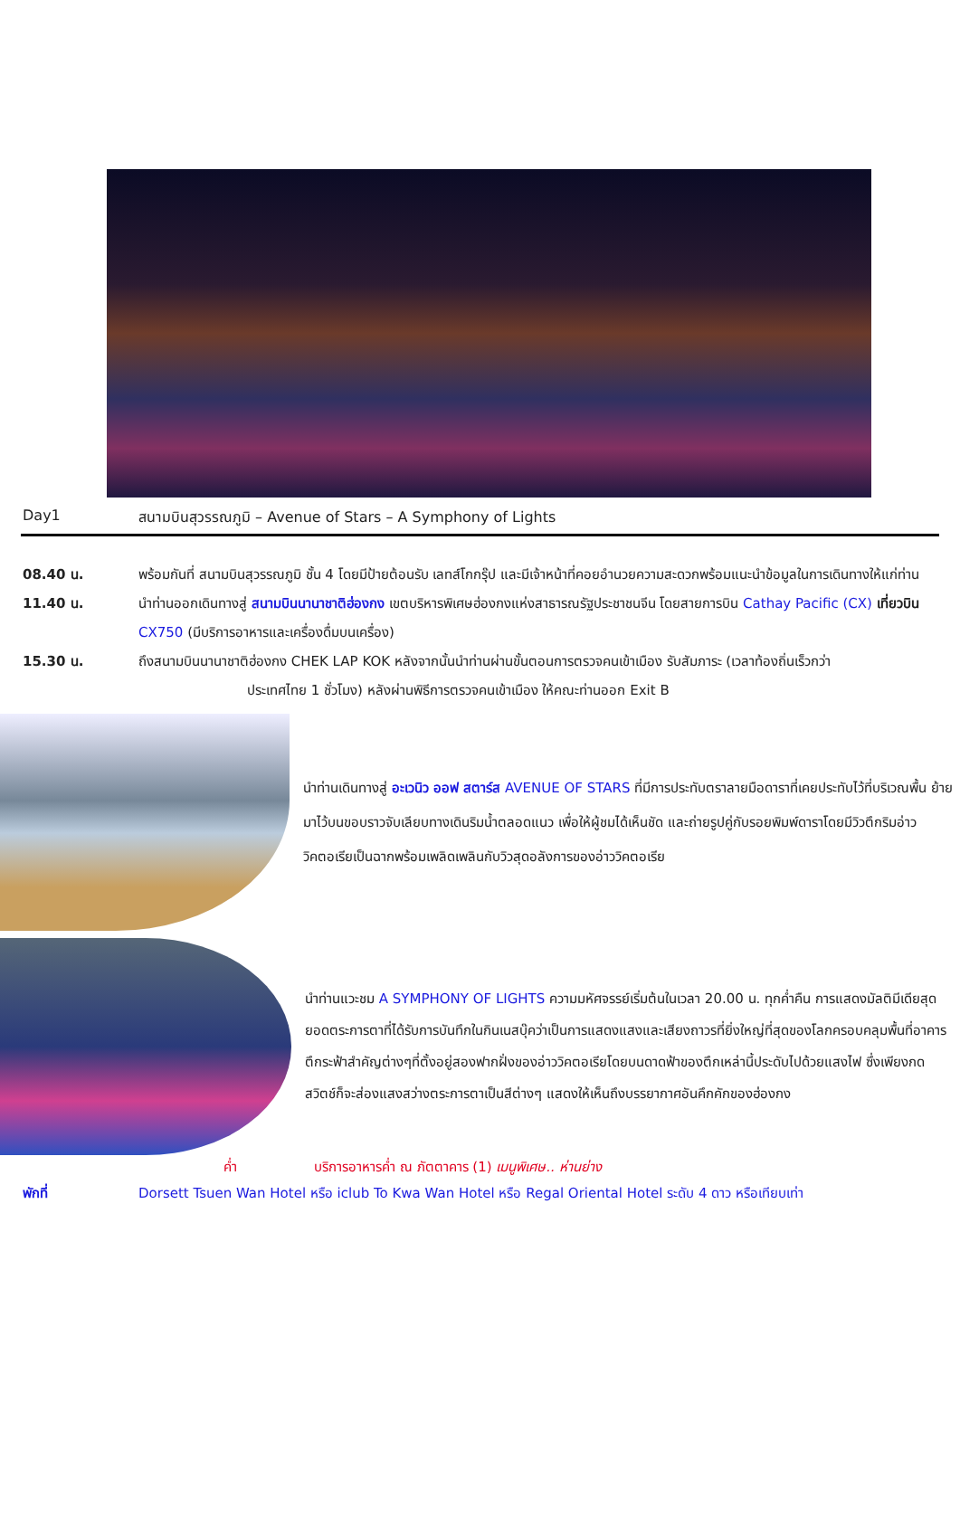Day1 สนามบินสุวรรณภูมิ – Avenue of Stars – A Symphony of Lights
08.40 น. พร้อมกันที่ สนามบินสุวรรณภูมิ ชั้น 4 โดยมีป้ายต้อนรับ เลทส์โกกรุ๊ป และมีเจ้าหน้าที่คอยอำนวยความสะดวกพร้อมแนะนำข้อมูลในการเดินทางให้แก่ท่าน
11.40 น. นำท่านออกเดินทางสู่ สนามบินนานาชาติฮ่องกง เขตบริหารพิเศษฮ่องกงแห่งสาธารณรัฐประชาชนจีน โดยสายการบิน Cathay Pacific (CX) เที่ยวบิน CX750 (มีบริการอาหารและเครื่องดื่มบนเครื่อง)
15.30 น. ถึงสนามบินนานาชาติฮ่องกง CHEK LAP KOK หลังจากนั้นนำท่านผ่านขั้นตอนการตรวจคนเข้าเมือง รับสัมภาระ (เวลาท้องถิ่นเร็วกว่า
ประเทศไทย 1 ชั่วโมง) หลังผ่านพิธีการตรวจคนเข้าเมือง ให้คณะท่านออก Exit B
นำท่านเดินทางสู่ อะเวนิว ออฟ สตาร์ส AVENUE OF STARS ที่มีการประทับตราลายมือดาราที่เคยประทับไว้ที่บริเวณพื้น ย้ายมาไว้บนขอบราวจับเลียบทางเดินริมน้ำตลอดแนว เพื่อให้ผู้ชมได้เห็นชัด และถ่ายรูปคู่กับรอยพิมพ์ดาราโดยมีวิวตึกริมอ่าววิคตอเรียเป็นฉากพร้อมเพลิดเพลินกับวิวสุดอลังการของอ่าววิคตอเรีย
นำท่านแวะชม A SYMPHONY OF LIGHTS ความมหัศจรรย์เริ่มต้นในเวลา 20.00 น. ทุกค่ำคืน การแสดงมัลติมีเดียสุดยอดตระการตาที่ได้รับการบันทึกในกินเนสบุ๊คว่าเป็นการแสดงแสงและเสียงถาวรที่ยิ่งใหญ่ที่สุดของโลกครอบคลุมพื้นที่อาคารตึกระฟ้าสำคัญต่างๆที่ตั้งอยู่สองฟากฝั่งของอ่าววิคตอเรียโดยบนดาดฟ้าของตึกเหล่านี้ประดับไปด้วยแสงไฟ ซึ่งเพียงกดสวิตช์ก็จะส่องแสงสว่างตระการตาเป็นสีต่างๆ แสดงให้เห็นถึงบรรยากาศอันคึกคักของฮ่องกง
ค่ำ บริการอาหารค่ำ ณ ภัตตาคาร (1) เมนูพิเศษ.. ห่านย่าง
พักที่ Dorsett Tsuen Wan Hotel หรือ iclub To Kwa Wan Hotel หรือ Regal Oriental Hotel ระดับ 4 ดาว หรือเทียบเท่า